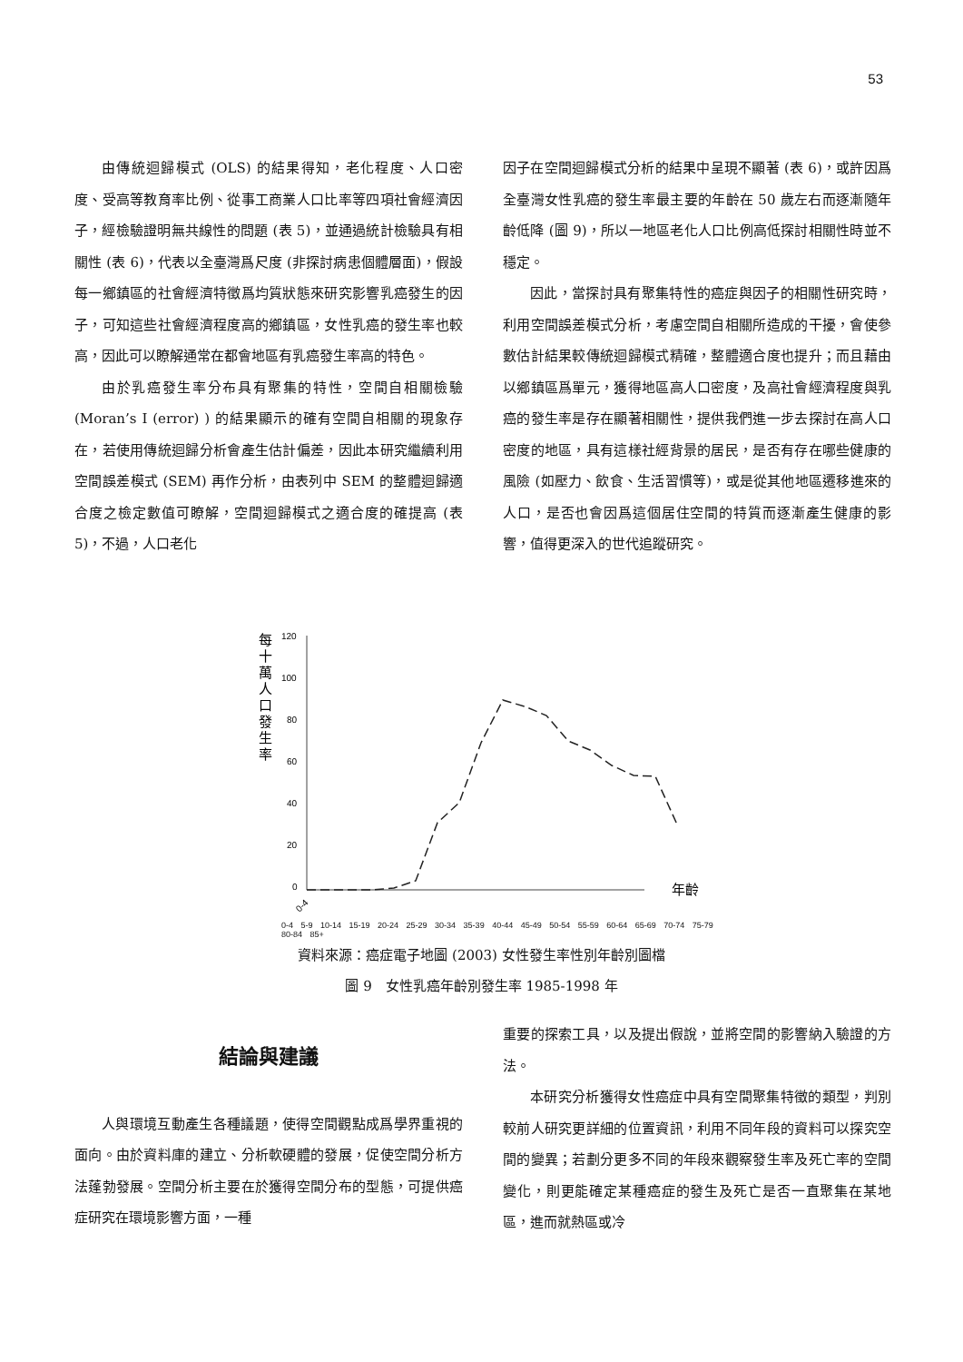53
由傳統迴歸模式 (OLS) 的結果得知，老化程度、人口密度、受高等教育率比例、從事工商業人口比率等四項社會經濟因子，經檢驗證明無共線性的問題 (表 5)，並通過統計檢驗具有相關性 (表 6)，代表以全臺灣爲尺度 (非探討病患個體層面)，假設每一鄉鎮區的社會經濟特徵爲均質狀態來研究影響乳癌發生的因子，可知這些社會經濟程度高的鄉鎮區，女性乳癌的發生率也較高，因此可以瞭解通常在都會地區有乳癌發生率高的特色。
由於乳癌發生率分布具有聚集的特性，空間自相關檢驗 (Moran’s I (error) ) 的結果顯示的確有空間自相關的現象存在，若使用傳統迴歸分析會產生估計偏差，因此本研究繼續利用空間誤差模式 (SEM) 再作分析，由表列中 SEM 的整體迴歸適合度之檢定數值可瞭解，空間迴歸模式之適合度的確提高 (表 5)，不過，人口老化
因子在空間迴歸模式分析的結果中呈現不顯著 (表 6)，或許因爲全臺灣女性乳癌的發生率最主要的年齡在 50 歲左右而逐漸隨年齡低降 (圖 9)，所以一地區老化人口比例高低探討相關性時並不穩定。
因此，當探討具有聚集特性的癌症與因子的相關性研究時，利用空間誤差模式分析，考慮空間自相關所造成的干擾，會使參數估計結果較傳統迴歸模式精確，整體適合度也提升；而且藉由以鄉鎮區爲單元，獲得地區高人口密度，及高社會經濟程度與乳癌的發生率是存在顯著相關性，提供我們進一步去探討在高人口密度的地區，具有這樣社經背景的居民，是否有存在哪些健康的風險 (如壓力、飲食、生活習慣等)，或是從其他地區遷移進來的人口，是否也會因爲這個居住空間的特質而逐漸產生健康的影響，值得更深入的世代追蹤研究。
每
十
萬
人
口
發
生
率
120
100
80
60
40
20
0
年齡
0-4
0-4 5-9 10-14 15-19 20-24 25-29 30-34 35-39 40-44 45-49 50-54 55-59 60-64 65-69 70-74 75-79 80-84 85+
資料來源：癌症電子地圖 (2003) 女性發生率性別年齡別圖檔
圖 9　女性乳癌年齡別發生率 1985-1998 年
結論與建議
人與環境互動產生各種議題，使得空間觀點成爲學界重視的面向。由於資料庫的建立、分析軟硬體的發展，促使空間分析方法蓬勃發展。空間分析主要在於獲得空間分布的型態，可提供癌症研究在環境影響方面，一種
重要的探索工具，以及提出假說，並將空間的影響納入驗證的方法。
本研究分析獲得女性癌症中具有空間聚集特徵的類型，判別較前人研究更詳細的位置資訊，利用不同年段的資料可以探究空間的變異；若劃分更多不同的年段來觀察發生率及死亡率的空間變化，則更能確定某種癌症的發生及死亡是否一直聚集在某地區，進而就熱區或冷